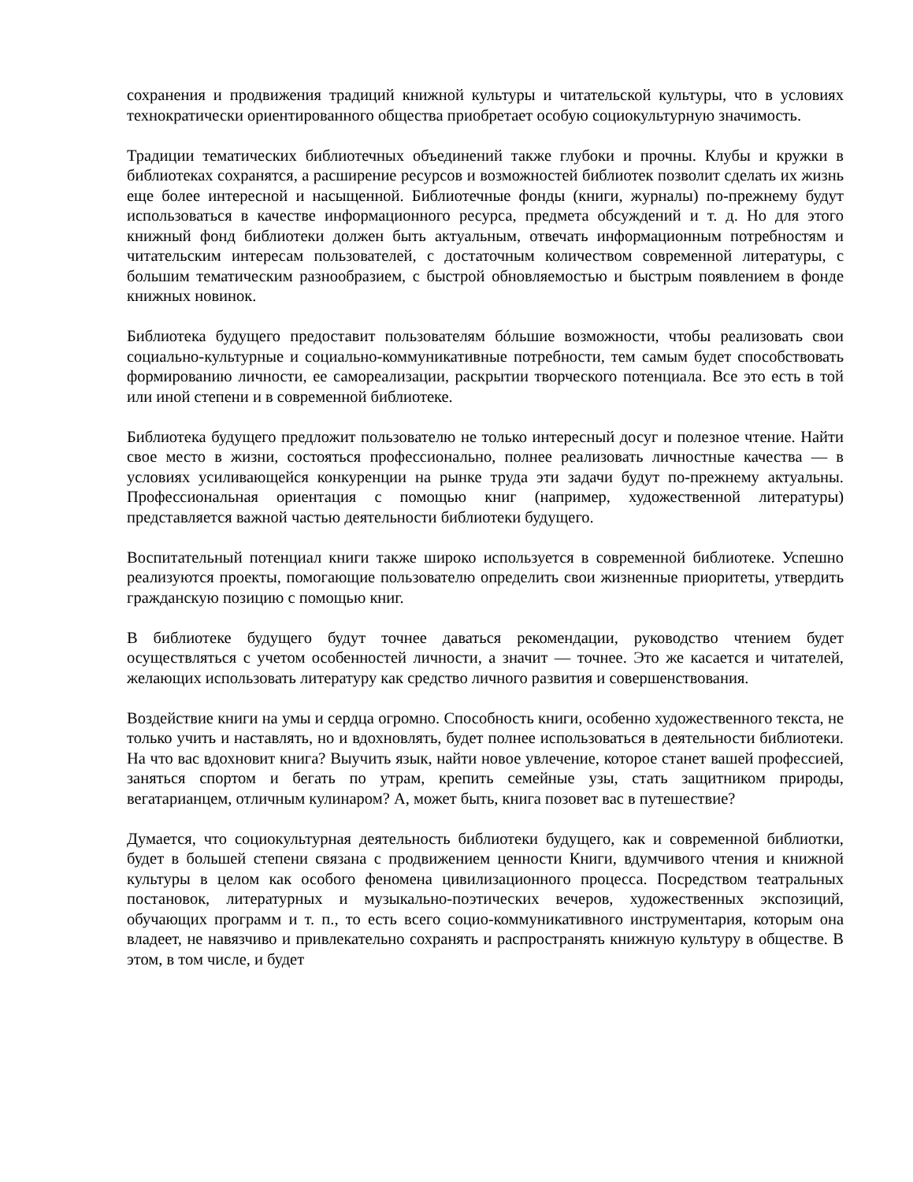сохранения и продвижения традиций книжной культуры и читательской культуры, что в условиях технократически ориентированного общества приобретает особую социокультурную значимость.
Традиции тематических библиотечных объединений также глубоки и прочны. Клубы и кружки в библиотеках сохранятся, а расширение ресурсов и возможностей библиотек позволит сделать их жизнь еще более интересной и насыщенной. Библиотечные фонды (книги, журналы) по-прежнему будут использоваться в качестве информационного ресурса, предмета обсуждений и т. д. Но для этого книжный фонд библиотеки должен быть актуальным, отвечать информационным потребностям и читательским интересам пользователей, с достаточным количеством современной литературы, с большим тематическим разнообразием, с быстрой обновляемостью и быстрым появлением в фонде книжных новинок.
Библиотека будущего предоставит пользователям бóльшие возможности, чтобы реализовать свои социально-культурные и социально-коммуникативные потребности, тем самым будет способствовать формированию личности, ее самореализации, раскрытии творческого потенциала. Все это есть в той или иной степени и в современной библиотеке.
Библиотека будущего предложит пользователю не только интересный досуг и полезное чтение. Найти свое место в жизни, состояться профессионально, полнее реализовать личностные качества — в условиях усиливающейся конкуренции на рынке труда эти задачи будут по-прежнему актуальны. Профессиональная ориентация с помощью книг (например, художественной литературы) представляется важной частью деятельности библиотеки будущего.
Воспитательный потенциал книги также широко используется в современной библиотеке. Успешно реализуются проекты, помогающие пользователю определить свои жизненные приоритеты, утвердить гражданскую позицию с помощью книг.
В библиотеке будущего будут точнее даваться рекомендации, руководство чтением будет осуществляться с учетом особенностей личности, а значит — точнее. Это же касается и читателей, желающих использовать литературу как средство личного развития и совершенствования.
Воздействие книги на умы и сердца огромно. Способность книги, особенно художественного текста, не только учить и наставлять, но и вдохновлять, будет полнее использоваться в деятельности библиотеки. На что вас вдохновит книга? Выучить язык, найти новое увлечение, которое станет вашей профессией, заняться спортом и бегать по утрам, крепить семейные узы, стать защитником природы, вегатарианцем, отличным кулинаром? А, может быть, книга позовет вас в путешествие?
Думается, что социокультурная деятельность библиотеки будущего, как и современной библиотки, будет в большей степени связана с продвижением ценности Книги, вдумчивого чтения и книжной культуры в целом как особого феномена цивилизационного процесса. Посредством театральных постановок, литературных и музыкально-поэтических вечеров, художественных экспозиций, обучающих программ и т. п., то есть всего социо-коммуникативного инструментария, которым она владеет, не навязчиво и привлекательно сохранять и распространять книжную культуру в обществе. В этом, в том числе, и будет